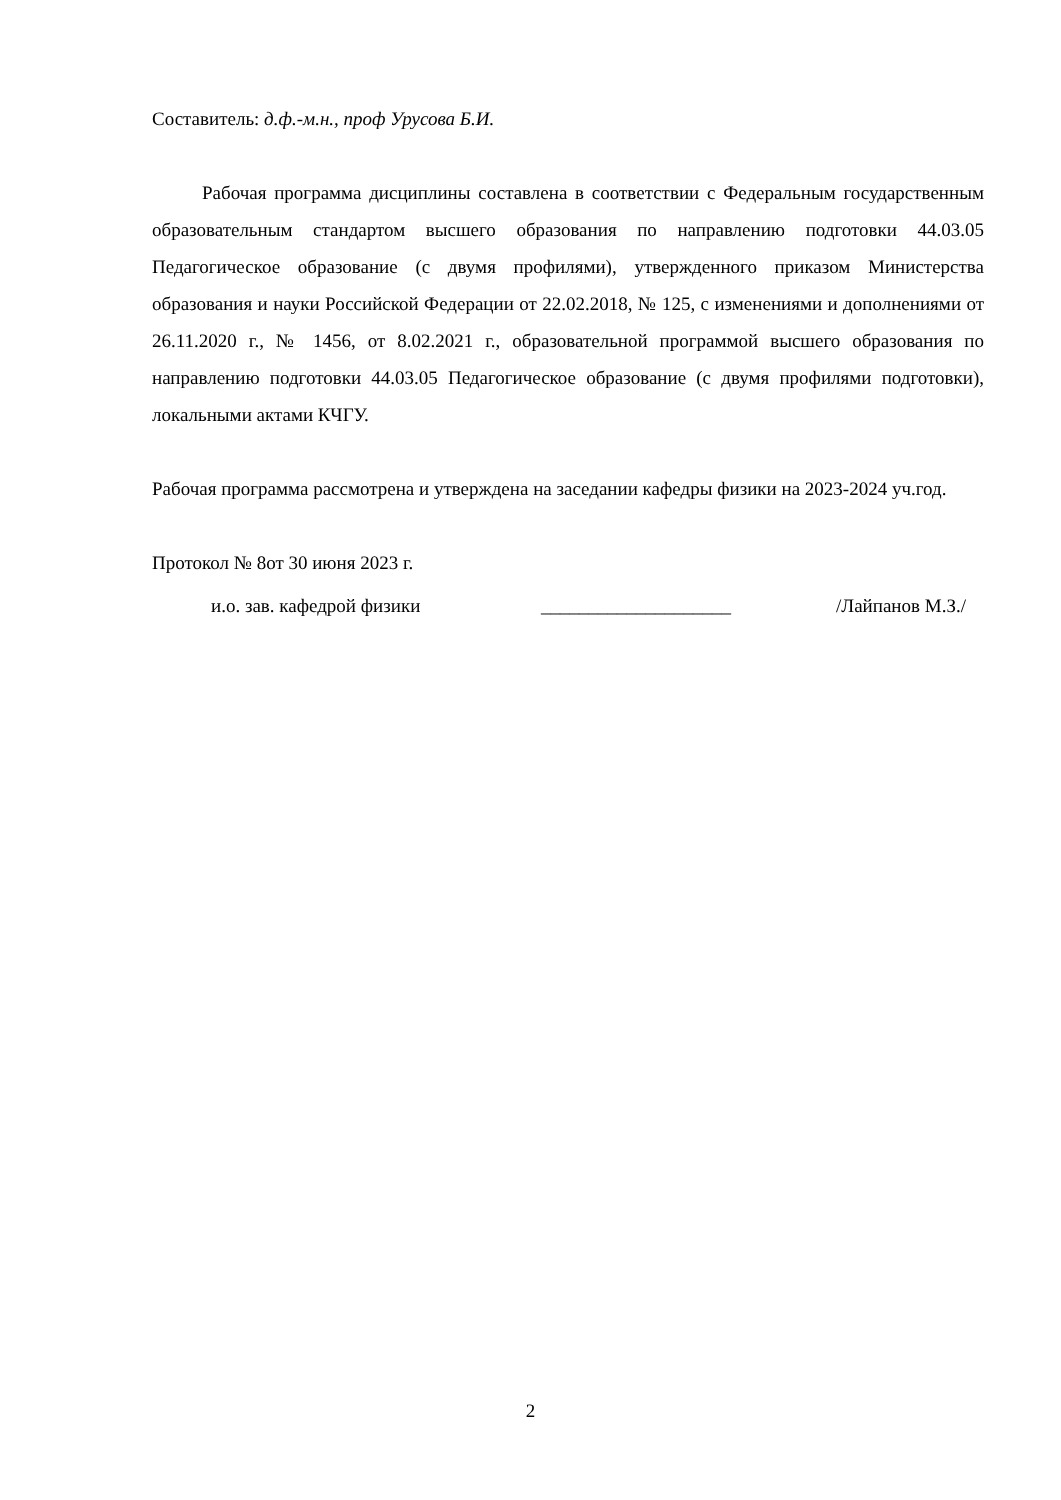Составитель: д.ф.-м.н., проф Урусова Б.И.
Рабочая программа дисциплины составлена в соответствии с Федеральным государственным образовательным стандартом высшего образования по направлению подготовки 44.03.05 Педагогическое образование (с двумя профилями), утвержденного приказом Министерства образования и науки Российской Федерации от 22.02.2018, № 125, с изменениями и дополнениями от 26.11.2020 г., № 1456, от 8.02.2021 г., образовательной программой высшего образования по направлению подготовки 44.03.05 Педагогическое образование (с двумя профилями подготовки), локальными актами КЧГУ.
Рабочая программа рассмотрена и утверждена на заседании кафедры физики на 2023-2024 уч.год.
Протокол № 8от 30 июня 2023 г.
и.о. зав. кафедрой физики ____________________ /Лайпанов М.З./
2